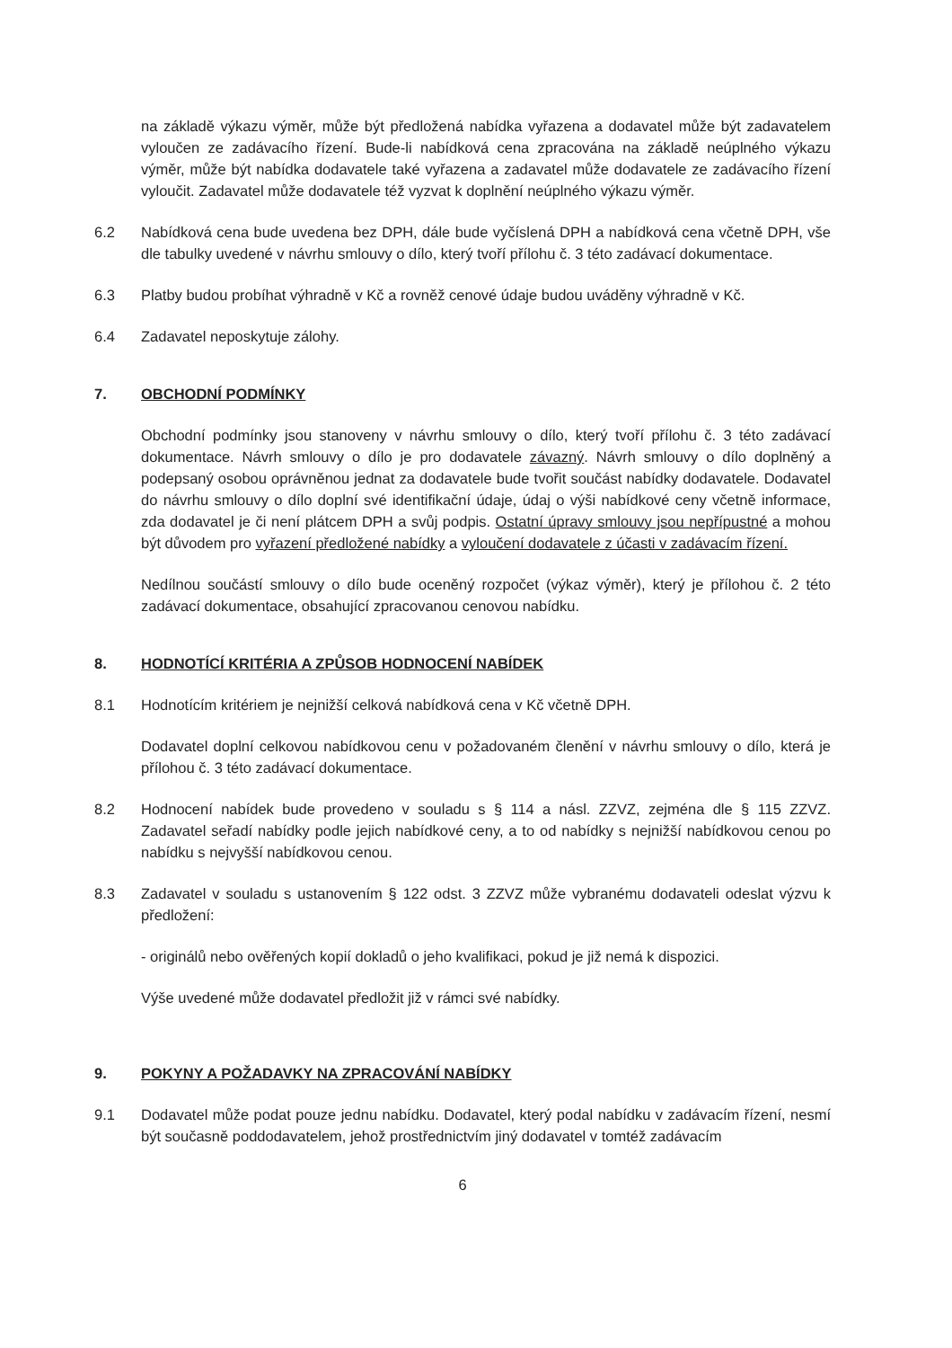na základě výkazu výměr, může být předložená nabídka vyřazena a dodavatel může být zadavatelem vyloučen ze zadávacího řízení. Bude-li nabídková cena zpracována na základě neúplného výkazu výměr, může být nabídka dodavatele také vyřazena a zadavatel může dodavatele ze zadávacího řízení vyloučit. Zadavatel může dodavatele též vyzvat k doplnění neúplného výkazu výměr.
6.2 Nabídková cena bude uvedena bez DPH, dále bude vyčíslená DPH a nabídková cena včetně DPH, vše dle tabulky uvedené v návrhu smlouvy o dílo, který tvoří přílohu č. 3 této zadávací dokumentace.
6.3 Platby budou probíhat výhradně v Kč a rovněž cenové údaje budou uváděny výhradně v Kč.
6.4 Zadavatel neposkytuje zálohy.
7. OBCHODNÍ PODMÍNKY
Obchodní podmínky jsou stanoveny v návrhu smlouvy o dílo, který tvoří přílohu č. 3 této zadávací dokumentace. Návrh smlouvy o dílo je pro dodavatele závazný. Návrh smlouvy o dílo doplněný a podepsaný osobou oprávněnou jednat za dodavatele bude tvořit součást nabídky dodavatele. Dodavatel do návrhu smlouvy o dílo doplní své identifikační údaje, údaj o výši nabídkové ceny včetně informace, zda dodavatel je či není plátcem DPH a svůj podpis. Ostatní úpravy smlouvy jsou nepřípustné a mohou být důvodem pro vyřazení předložené nabídky a vyloučení dodavatele z účasti v zadávacím řízení.
Nedílnou součástí smlouvy o dílo bude oceněný rozpočet (výkaz výměr), který je přílohou č. 2 této zadávací dokumentace, obsahující zpracovanou cenovou nabídku.
8. HODNOTÍCÍ KRITÉRIA A ZPŮSOB HODNOCENÍ NABÍDEK
8.1 Hodnotícím kritériem je nejnižší celková nabídková cena v Kč včetně DPH.
Dodavatel doplní celkovou nabídkovou cenu v požadovaném členění v návrhu smlouvy o dílo, která je přílohou č. 3 této zadávací dokumentace.
8.2 Hodnocení nabídek bude provedeno v souladu s § 114 a násl. ZZVZ, zejména dle § 115 ZZVZ. Zadavatel seřadí nabídky podle jejich nabídkové ceny, a to od nabídky s nejnižší nabídkovou cenou po nabídku s nejvyšší nabídkovou cenou.
8.3 Zadavatel v souladu s ustanovením § 122 odst. 3 ZZVZ může vybranému dodavateli odeslat výzvu k předložení:
- originálů nebo ověřených kopií dokladů o jeho kvalifikaci, pokud je již nemá k dispozici.
Výše uvedené může dodavatel předložit již v rámci své nabídky.
9. POKYNY A POŽADAVKY NA ZPRACOVÁNÍ NABÍDKY
9.1 Dodavatel může podat pouze jednu nabídku. Dodavatel, který podal nabídku v zadávacím řízení, nesmí být současně poddodavatelem, jehož prostřednictvím jiný dodavatel v tomtéž zadávacím
6